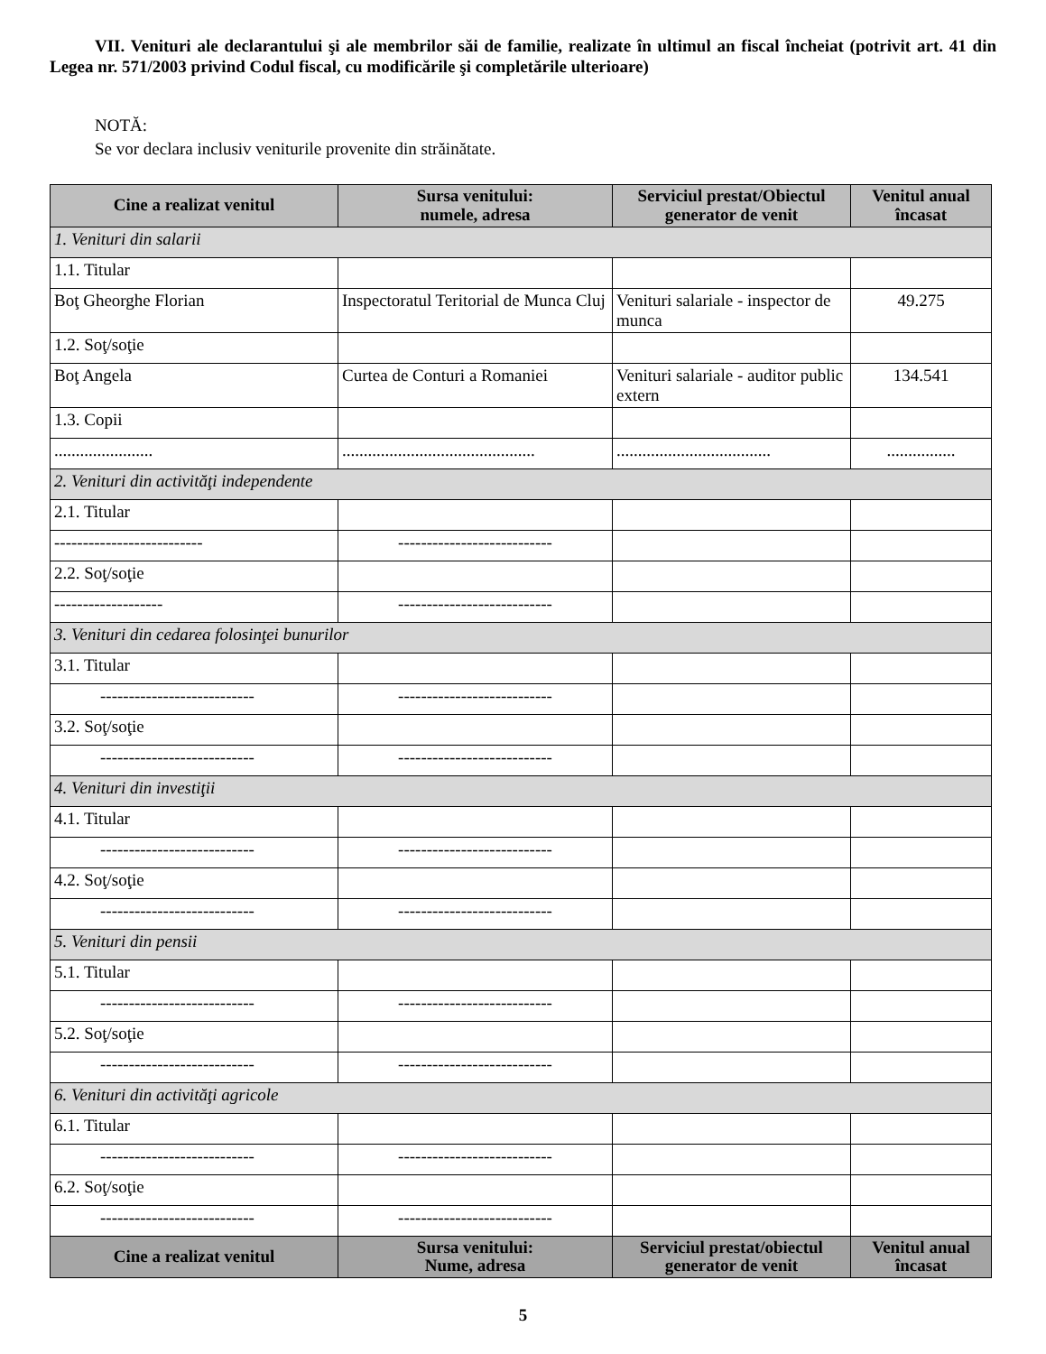VII. Venituri ale declarantului şi ale membrilor săi de familie, realizate în ultimul an fiscal încheiat (potrivit art. 41 din Legea nr. 571/2003 privind Codul fiscal, cu modificările şi completările ulterioare)
NOTĂ:
Se vor declara inclusiv veniturile provenite din străinătate.
| Cine a realizat venitul | Sursa venitului: numele, adresa | Serviciul prestat/Obiectul generator de venit | Venitul anual încasat |
| --- | --- | --- | --- |
| 1. Venituri din salarii | | | |
| 1.1. Titular | | | |
| Boţ Gheorghe Florian | Inspectoratul Teritorial de Munca Cluj | Venituri salariale - inspector de munca | 49.275 |
| 1.2. Soţ/soţie | | | |
| Boţ Angela | Curtea de Conturi a Romaniei | Venituri salariale - auditor public extern | 134.541 |
| 1.3. Copii | | | |
| ....................... | ............................................. | .................................... | ................ |
| 2. Venituri din activităţi independente | | | |
| 2.1. Titular | | | |
| -------------------------- | --------------------------- | | |
| 2.2. Soţ/soţie | | | |
| ------------------- | --------------------------- | | |
| 3. Venituri din cedarea folosinţei bunurilor | | | |
| 3.1. Titular | | | |
| --------------------------- | --------------------------- | | |
| 3.2. Soţ/soţie | | | |
| --------------------------- | --------------------------- | | |
| 4. Venituri din investiţii | | | |
| 4.1. Titular | | | |
| --------------------------- | --------------------------- | | |
| 4.2. Soţ/soţie | | | |
| --------------------------- | --------------------------- | | |
| 5. Venituri din pensii | | | |
| 5.1. Titular | | | |
| --------------------------- | --------------------------- | | |
| 5.2. Soţ/soţie | | | |
| --------------------------- | --------------------------- | | |
| 6. Venituri din activităţi agricole | | | |
| 6.1. Titular | | | |
| --------------------------- | --------------------------- | | |
| 6.2. Soţ/soţie | | | |
| --------------------------- | --------------------------- | | |
| Cine a realizat venitul | Sursa venitului: Nume, adresa | Serviciul prestat/obiectul generator de venit | Venitul anual încasat |
5